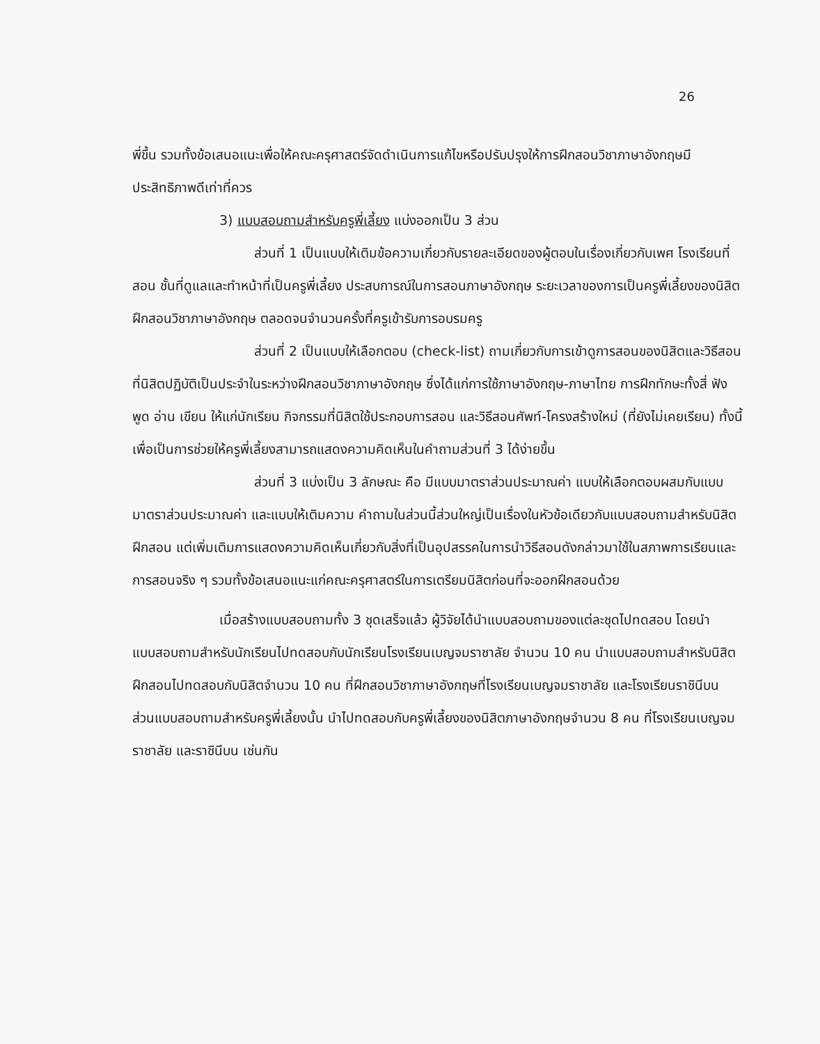26
พี่ขึ้น รวมทั้งข้อเสนอแนะเพื่อให้คณะครุศาสตร์จัดดำเนินการแก้ไขหรือปรับปรุงให้การฝึกสอนวิชาภาษาอังกฤษมีประสิทธิภาพดีเท่าที่ควร
3) แบบสอบถามสำหรับครูพี่เลี้ยง แบ่งออกเป็น 3 ส่วน
ส่วนที่ 1 เป็นแบบให้เติมข้อความเกี่ยวกับรายละเอียดของผู้ตอบในเรื่องเกี่ยวกับเพศ โรงเรียนที่สอน ชั้นที่ดูแลและทำหน้าที่เป็นครูพี่เลี้ยง ประสบการณ์ในการสอนภาษาอังกฤษ ระยะเวลาของการเป็นครูพี่เลี้ยงของนิสิตฝึกสอนวิชาภาษาอังกฤษ ตลอดจนจำนวนครั้งที่ครูเข้ารับการอบรมครู
ส่วนที่ 2 เป็นแบบให้เลือกตอบ (check-list) ถามเกี่ยวกับการเข้าดูการสอนของนิสิตและวิธีสอนที่นิสิตปฏิบัติเป็นประจำในระหว่างฝึกสอนวิชาภาษาอังกฤษ ซึ่งได้แก่การใช้ภาษาอังกฤษ-ภาษาไทย การฝึกทักษะทั้งสี่ ฟัง พูด อ่าน เขียน ให้แก่นักเรียน กิจกรรมที่นิสิตใช้ประกอบการสอน และวิธีสอนศัพท์-โครงสร้างใหม่ (ที่ยังไม่เคยเรียน) ทั้งนี้ เพื่อเป็นการช่วยให้ครูพี่เลี้ยงสามารถแสดงความคิดเห็นในคำถามส่วนที่ 3 ได้ง่ายขึ้น
ส่วนที่ 3 แบ่งเป็น 3 ลักษณะ คือ มีแบบมาตราส่วนประมาณค่า แบบให้เลือกตอบผสมกับแบบมาตราส่วนประมาณค่า และแบบให้เติมความ คำถามในส่วนนี้ส่วนใหญ่เป็นเรื่องในหัวข้อเดียวกับแบบสอบถามสำหรับนิสิตฝึกสอน แต่เพิ่มเติมการแสดงความคิดเห็นเกี่ยวกับสิ่งที่เป็นอุปสรรคในการนำวิธีสอนดังกล่าวมาใช้ในสภาพการเรียนและการสอนจริง ๆ รวมทั้งข้อเสนอแนะแก่คณะครุศาสตร์ในการเตรียมนิสิตก่อนที่จะออกฝึกสอนด้วย
เมื่อสร้างแบบสอบถามทั้ง 3 ชุดเสร็จแล้ว ผู้วิจัยได้นำแบบสอบถามของแต่ละชุดไปทดสอบ โดยนำแบบสอบถามสำหรับนักเรียนไปทดสอบกับนักเรียนโรงเรียนเบญจมราชาลัย จำนวน 10 คน นำแบบสอบถามสำหรับนิสิตฝึกสอนไปทดสอบกับนิสิตจำนวน 10 คน ที่ฝึกสอนวิชาภาษาอังกฤษที่โรงเรียนเบญจมราชาลัย และโรงเรียนราชินีบน ส่วนแบบสอบถามสำหรับครูพี่เลี้ยงนั้น นำไปทดสอบกับครูพี่เลี้ยงของนิสิตภาษาอังกฤษจำนวน 8 คน ที่โรงเรียนเบญจมราชาลัย และราชินีบน เช่นกัน